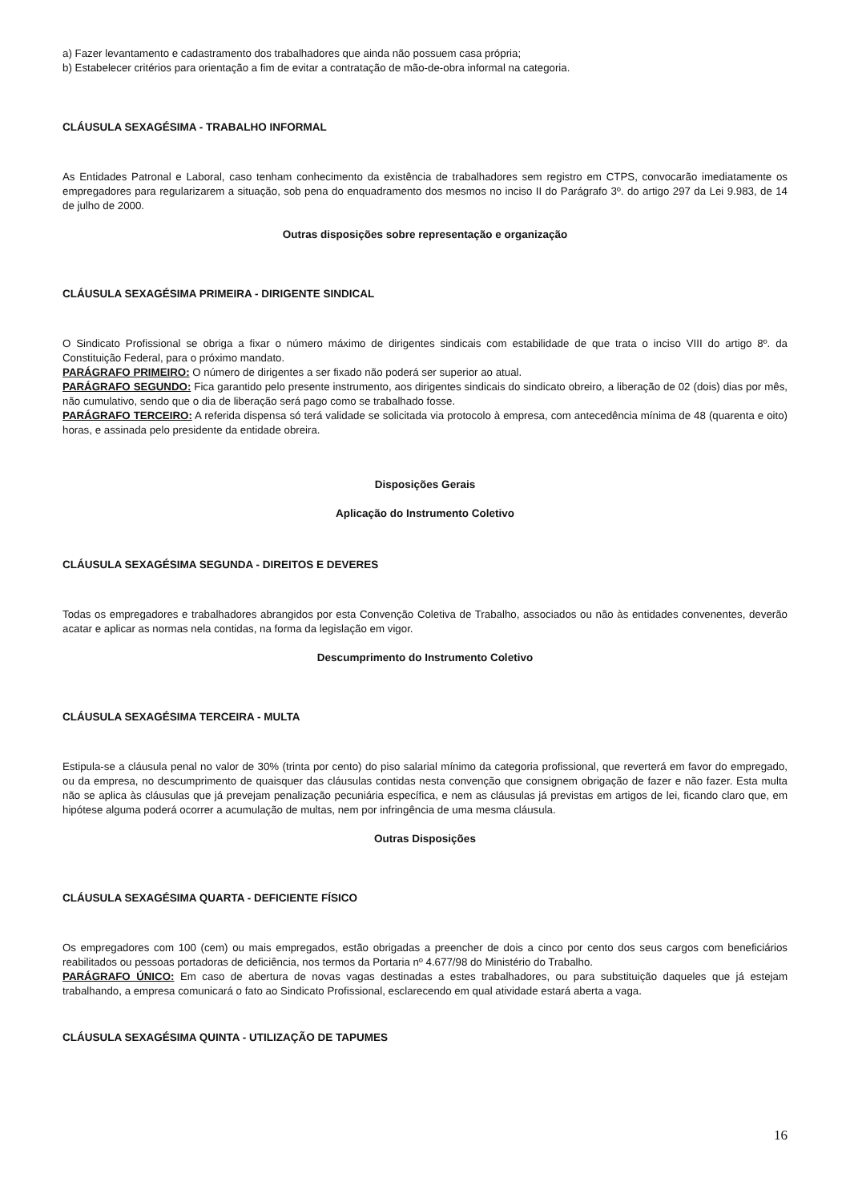a) Fazer levantamento e cadastramento dos trabalhadores que ainda não possuem casa própria;
b) Estabelecer critérios para orientação a fim de evitar a contratação de mão-de-obra informal na categoria.
CLÁUSULA SEXAGÉSIMA - TRABALHO INFORMAL
As Entidades Patronal e Laboral, caso tenham conhecimento da existência de trabalhadores sem registro em CTPS, convocarão imediatamente os empregadores para regularizarem a situação, sob pena do enquadramento dos mesmos no inciso II do Parágrafo 3º. do artigo 297 da Lei 9.983, de 14 de julho de 2000.
Outras disposições sobre representação e organização
CLÁUSULA SEXAGÉSIMA PRIMEIRA - DIRIGENTE SINDICAL
O Sindicato Profissional se obriga a fixar o número máximo de dirigentes sindicais com estabilidade de que trata o inciso VIII do artigo 8º. da Constituição Federal, para o próximo mandato.
PARÁGRAFO PRIMEIRO: O número de dirigentes a ser fixado não poderá ser superior ao atual.
PARÁGRAFO SEGUNDO: Fica garantido pelo presente instrumento, aos dirigentes sindicais do sindicato obreiro, a liberação de 02 (dois) dias por mês, não cumulativo, sendo que o dia de liberação será pago como se trabalhado fosse.
PARÁGRAFO TERCEIRO: A referida dispensa só terá validade se solicitada via protocolo à empresa, com antecedência mínima de 48 (quarenta e oito) horas, e assinada pelo presidente da entidade obreira.
Disposições Gerais
Aplicação do Instrumento Coletivo
CLÁUSULA SEXAGÉSIMA SEGUNDA - DIREITOS E DEVERES
Todas os empregadores e trabalhadores abrangidos por esta Convenção Coletiva de Trabalho, associados ou não às entidades convenentes, deverão acatar e aplicar as normas nela contidas, na forma da legislação em vigor.
Descumprimento do Instrumento Coletivo
CLÁUSULA SEXAGÉSIMA TERCEIRA - MULTA
Estipula-se a cláusula penal no valor de 30% (trinta por cento) do piso salarial mínimo da categoria profissional, que reverterá em favor do empregado, ou da empresa, no descumprimento de quaisquer das cláusulas contidas nesta convenção que consignem obrigação de fazer e não fazer. Esta multa não se aplica às cláusulas que já prevejam penalização pecuniária específica, e nem as cláusulas já previstas em artigos de lei, ficando claro que, em hipótese alguma poderá ocorrer a acumulação de multas, nem por infringência de uma mesma cláusula.
Outras Disposições
CLÁUSULA SEXAGÉSIMA QUARTA - DEFICIENTE FÍSICO
Os empregadores com 100 (cem) ou mais empregados, estão obrigadas a preencher de dois a cinco por cento dos seus cargos com beneficiários reabilitados ou pessoas portadoras de deficiência, nos termos da Portaria nº 4.677/98 do Ministério do Trabalho.
PARÁGRAFO ÚNICO: Em caso de abertura de novas vagas destinadas a estes trabalhadores, ou para substituição daqueles que já estejam trabalhando, a empresa comunicará o fato ao Sindicato Profissional, esclarecendo em qual atividade estará aberta a vaga.
CLÁUSULA SEXAGÉSIMA QUINTA - UTILIZAÇÃO DE TAPUMES
16